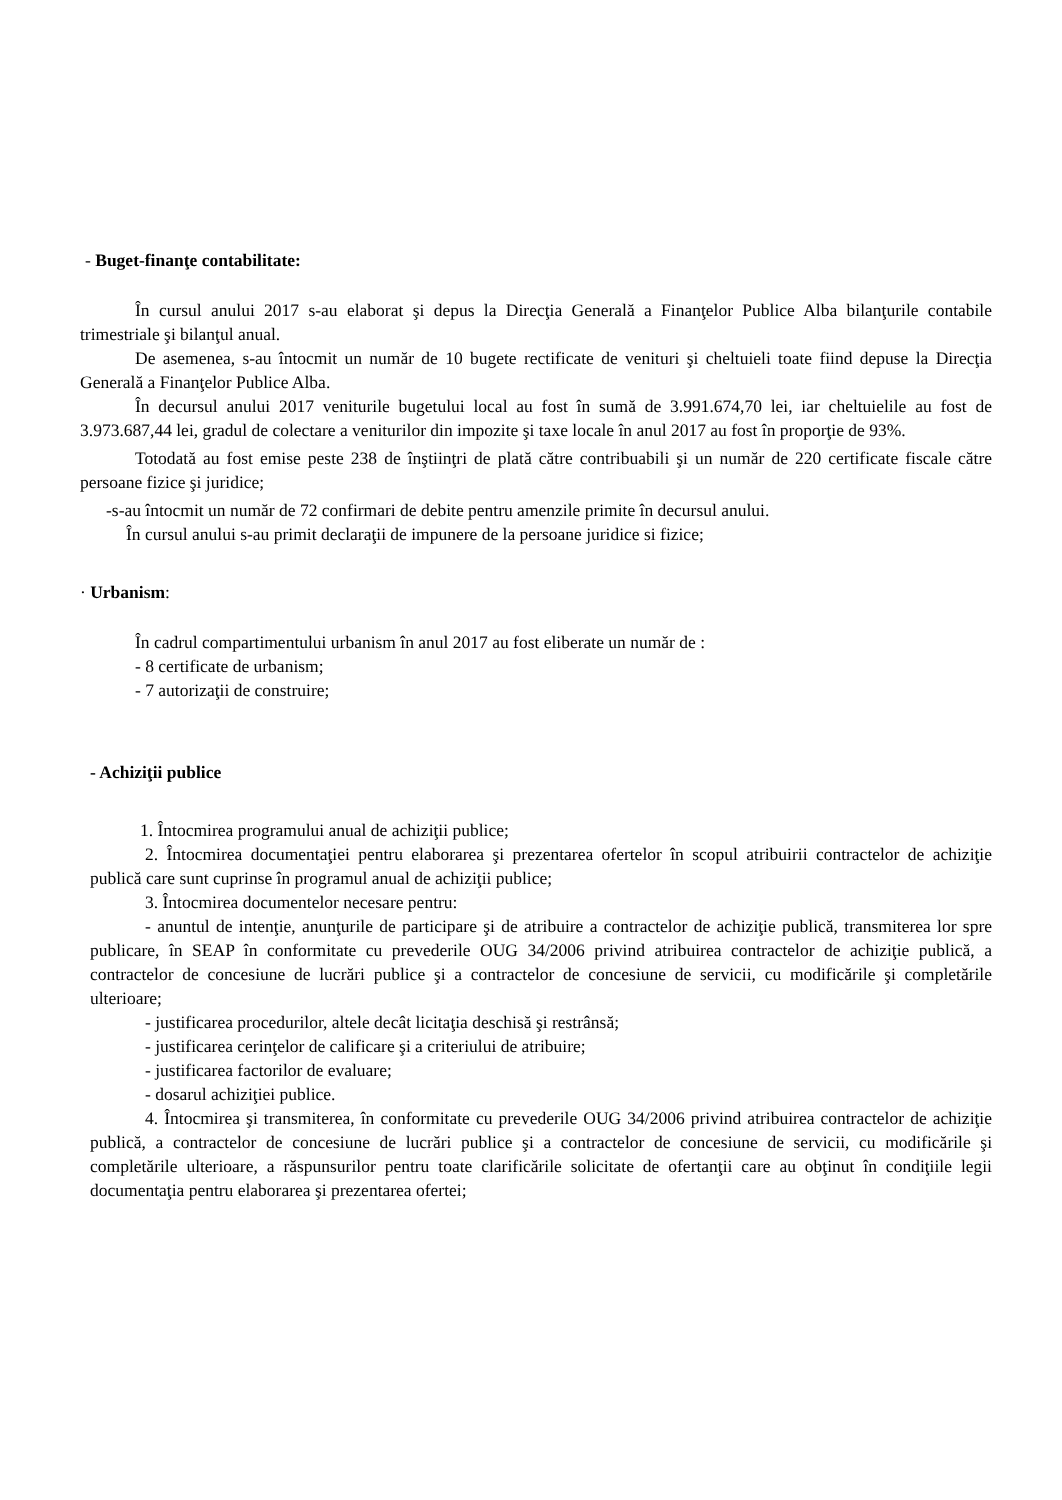- Buget-finanţe contabilitate:
În cursul anului 2017 s-au elaborat şi depus la Direcţia Generală a Finanţelor Publice Alba bilanţurile contabile trimestriale şi bilanţul anual.
De asemenea, s-au întocmit un număr de 10 bugete rectificate de venituri şi cheltuieli toate fiind depuse la Direcţia Generală a Finanţelor Publice Alba.
În decursul anului 2017 veniturile bugetului local au fost în sumă de 3.991.674,70 lei, iar cheltuielile au fost de 3.973.687,44 lei, gradul de colectare a veniturilor din impozite şi taxe locale în anul 2017 au fost în proporţie de 93%.
Totodată au fost emise peste 238 de înştiinţri de plată către contribuabili şi un număr de 220 certificate fiscale către persoane fizice şi juridice;
-s-au întocmit un număr de 72 confirmari de debite pentru amenzile primite în decursul anului.
În cursul anului s-au primit declaraţii de impunere de la persoane juridice si fizice;
· Urbanism:
În cadrul compartimentului urbanism în anul 2017 au fost eliberate un număr de :
- 8 certificate de urbanism;
- 7 autorizaţii de construire;
- Achiziţii publice
1. Întocmirea programului anual de achiziţii publice;
2. Întocmirea documentaţiei pentru elaborarea şi prezentarea ofertelor în scopul atribuirii contractelor de achiziţie publică care sunt cuprinse în programul anual de achiziţii publice;
3. Întocmirea documentelor necesare pentru:
- anuntul de intenţie, anunţurile de participare şi de atribuire a contractelor de achiziţie publică, transmiterea lor spre publicare, în SEAP în conformitate cu prevederile OUG 34/2006 privind atribuirea contractelor de achiziţie publică, a contractelor de concesiune de lucrări publice şi a contractelor de concesiune de servicii, cu modificările şi completările ulterioare;
- justificarea procedurilor, altele decât licitaţia deschisă şi restrânsă;
- justificarea cerinţelor de calificare şi a criteriului de atribuire;
- justificarea factorilor de evaluare;
- dosarul achiziţiei publice.
4. Întocmirea şi transmiterea, în conformitate cu prevederile OUG 34/2006 privind atribuirea contractelor de achiziţie publică, a contractelor de concesiune de lucrări publice şi a contractelor de concesiune de servicii, cu modificările şi completările ulterioare, a răspunsurilor pentru toate clarificările solicitate de ofertanţii care au obţinut în condiţiile legii documentaţia pentru elaborarea şi prezentarea ofertei;